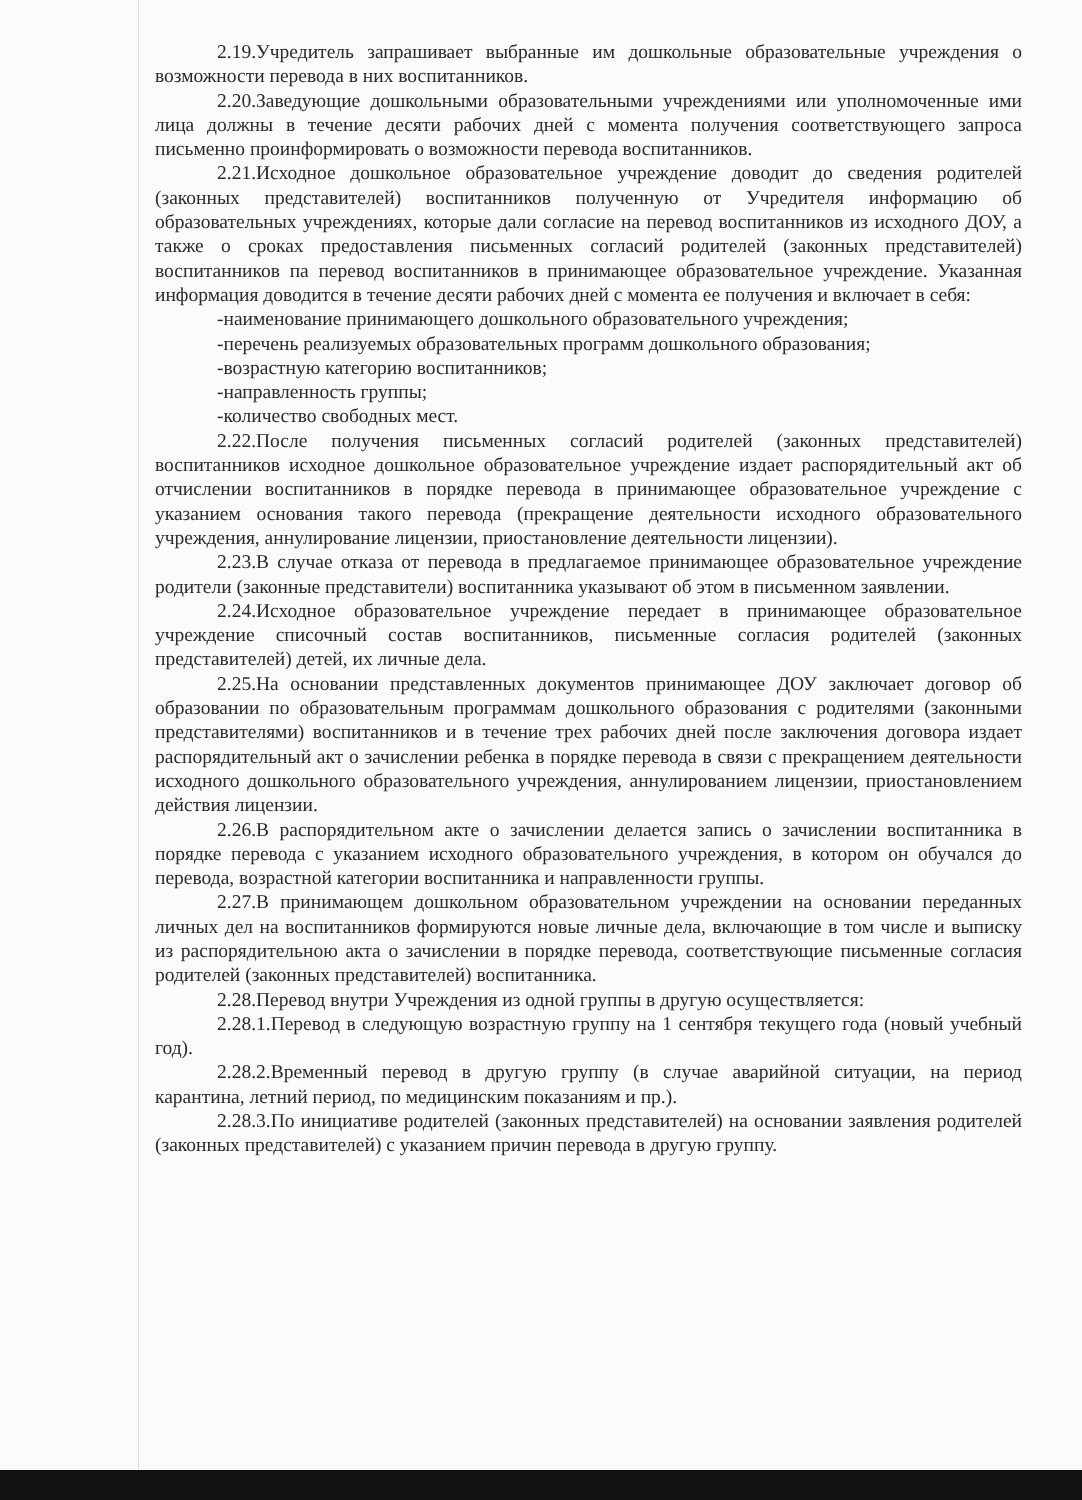2.19.Учредитель запрашивает выбранные им дошкольные образовательные учреждения о возможности перевода в них воспитанников.
2.20.Заведующие дошкольными образовательными учреждениями или уполномоченные ими лица должны в течение десяти рабочих дней с момента получения соответствующего запроса письменно проинформировать о возможности перевода воспитанников.
2.21.Исходное дошкольное образовательное учреждение доводит до сведения родителей (законных представителей) воспитанников полученную от Учредителя информацию об образовательных учреждениях, которые дали согласие на перевод воспитанников из исходного ДОУ, а также о сроках предоставления письменных согласий родителей (законных представителей) воспитанников па перевод воспитанников в принимающее образовательное учреждение. Указанная информация доводится в течение десяти рабочих дней с момента ее получения и включает в себя:
-наименование принимающего дошкольного образовательного учреждения;
-перечень реализуемых образовательных программ дошкольного образования;
-возрастную категорию воспитанников;
-направленность группы;
-количество свободных мест.
2.22.После получения письменных согласий родителей (законных представителей) воспитанников исходное дошкольное образовательное учреждение издает распорядительный акт об отчислении воспитанников в порядке перевода в принимающее образовательное учреждение с указанием основания такого перевода (прекращение деятельности исходного образовательного учреждения, аннулирование лицензии, приостановление деятельности лицензии).
2.23.В случае отказа от перевода в предлагаемое принимающее образовательное учреждение родители (законные представители) воспитанника указывают об этом в письменном заявлении.
2.24.Исходное образовательное учреждение передает в принимающее образовательное учреждение списочный состав воспитанников, письменные согласия родителей (законных представителей) детей, их личные дела.
2.25.На основании представленных документов принимающее ДОУ заключает договор об образовании по образовательным программам дошкольного образования с родителями (законными представителями) воспитанников и в течение трех рабочих дней после заключения договора издает распорядительный акт о зачислении ребенка в порядке перевода в связи с прекращением деятельности исходного дошкольного образовательного учреждения, аннулированием лицензии, приостановлением действия лицензии.
2.26.В распорядительном акте о зачислении делается запись о зачислении воспитанника в порядке перевода с указанием исходного образовательного учреждения, в котором он обучался до перевода, возрастной категории воспитанника и направленности группы.
2.27.В принимающем дошкольном образовательном учреждении на основании переданных личных дел на воспитанников формируются новые личные дела, включающие в том числе и выписку из распорядительною акта о зачислении в порядке перевода, соответствующие письменные согласия родителей (законных представителей) воспитанника.
2.28.Перевод внутри Учреждения из одной группы в другую осуществляется:
2.28.1.Перевод в следующую возрастную группу на 1 сентября текущего года (новый учебный год).
2.28.2.Временный перевод в другую группу (в случае аварийной ситуации, на период карантина, летний период, по медицинским показаниям и пр.).
2.28.3.По инициативе родителей (законных представителей) на основании заявления родителей (законных представителей) с указанием причин перевода в другую группу.